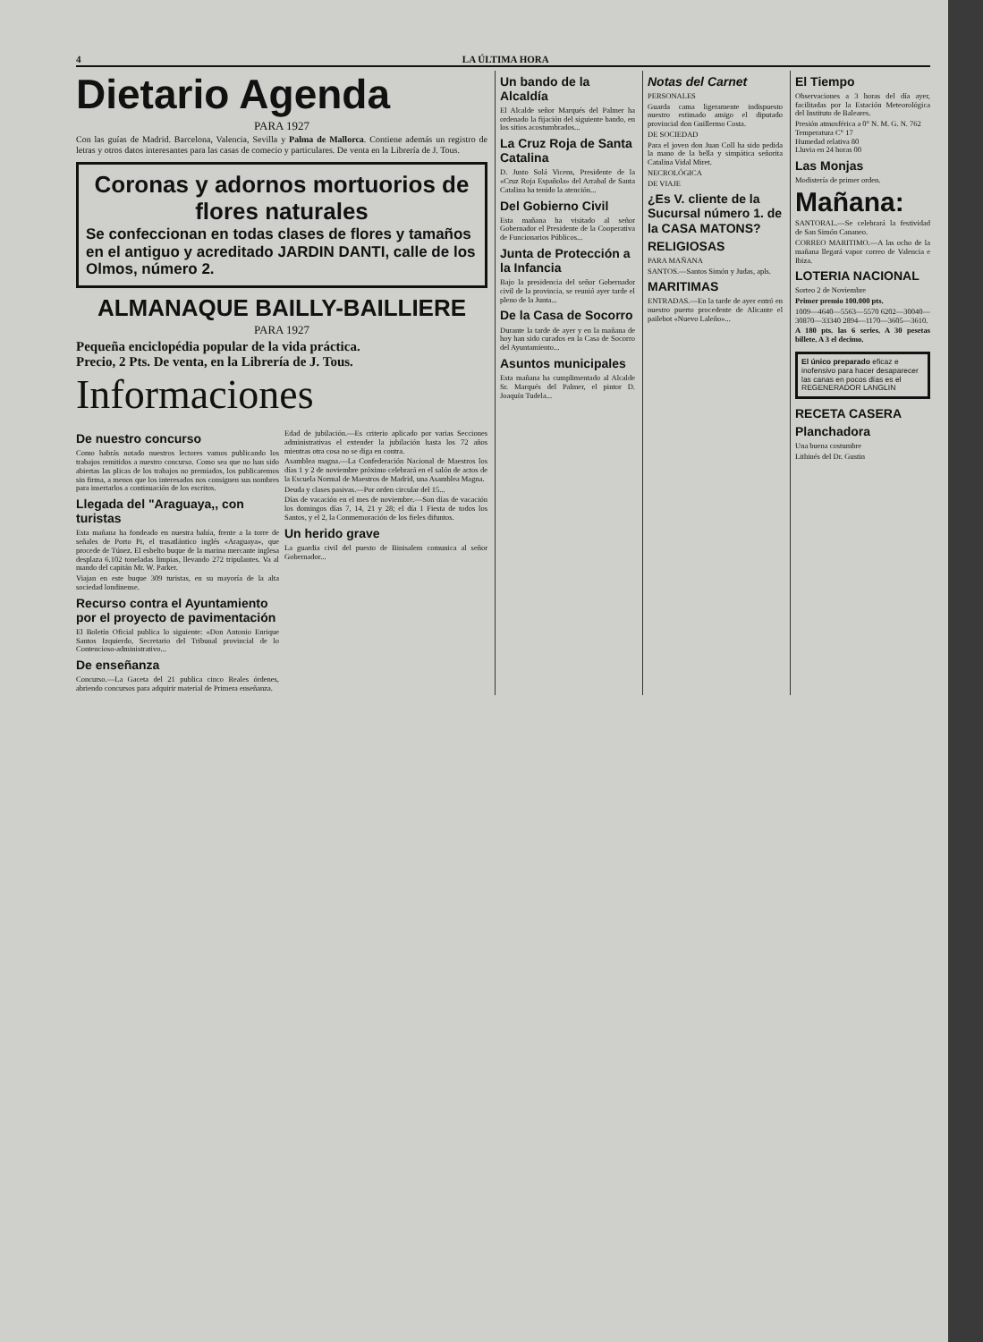4 LA ÚLTIMA HORA
Dietario Agenda
PARA 1927
Con las guías de Madrid. Barcelona, Valencia, Sevilla y Palma de Mallorca. Contiene además un registro de letras y otros datos interesantes para las casas de comecio y particulares. De venta en la Librería de J. Tous.
Coronas y adornos mortuorios de flores naturales
Se confeccionan en todas clases de flores y tamaños en el antiguo y acreditado JARDIN DANTI, calle de los Olmos, número 2.
ALMANAQUE BAILLY-BAILLIERE
PARA 1927
Pequeña enciclopédia popular de la vida práctica.
Precio, 2 Pts. De venta, en la Librería de J. Tous.
Informaciones
De nuestro concurso
Como habrás notado nuestros lectores vamos publicando los trabajos remitidos a nuestro concurso. Como sea que no han sido abiertas las plicas de los trabajos no premiados, los publicaremos sin firma, a menos que los interesados nos consignen sus nombres para insertarlos a continuación de los escritos.
Llegada del "Araguaya,, con turistas
Esta mañana ha fondeado en nuestra bahía, frente a la torre de señales de Porto Pi, el trasatlántico inglés «Araguaya», que procede de Túnez. El esbelto buque de la marina mercante inglesa desplaza 6.102 toneladas limpias, llevando 272 tripulantes. Va al mando del capitán Mr. W. Parker.
Viajan en este buque 309 turistas, en su mayoría de la alta sociedad londinense.
Recurso contra el Ayuntamiento por el proyecto de pavimentación
El Boletín Oficial publica lo siguiente: «Don Antonio Enrique Santos Izquierdo, Secretario del Tribunal provincial de lo Contencioso-administrativo...
De enseñanza
Concurso.—La Gaceta del 21 publica cinco Reales órdenes, abriendo concursos para adquirir material de Primera enseñanza.
Edad de jubilación.—Es criterio aplicado por varias Secciones administrativas el extender la jubilación hasta los 72 años mientras otra cosa no se diga en contra.
Asamblea magna.—La Confederación Nacional de Maestros los días 1 y 2 de noviembre próximo celebrará en el salón de actos de la Escuela Normal de Maestros de Madrid, una Asamblea Magna.
Deuda y clases pasivas.—Por orden circular del 15...
Días de vacación en el mes de noviembre.—Son días de vacación los domingos días 7, 14, 21 y 28; el día 1 Fiesta de todos los Santos, y el 2, la Conmemoración de los fieles difuntos.
Un herido grave
La guardia civil del puesto de Binisalem comunica al señor Gobernador...
Un bando de la Alcaldía
El Alcalde señor Marqués del Palmer ha ordenado la fijación del siguiente bando, en los sitios acostumbrados...
La Cruz Roja de Santa Catalina
D. Justo Solá Vicens, Presidente de la «Cruz Roja Española» del Arrabal de Santa Catalina ha tenido la atención...
Del Gobierno Civil
Esta mañana ha visitado al señor Gobernador el Presidente de la Cooperativa de Funcionarios Públicos...
Junta de Protección a la Infancia
Bajo la presidencia del señor Gobernador civil de la provincia, se reunió ayer tarde el pleno de la Junta...
De la Casa de Socorro
Durante la tarde de ayer y en la mañana de hoy han sido curados en la Casa de Socorro del Ayuntamiento...
Asuntos municipales
Esta mañana ha cumplimentado al Alcalde Sr. Marqués del Palmer, el pintor D. Joaquín Tudela...
Notas del Carnet
PERSONALES
Guarda cama ligeramente indispuesto nuestro estimado amigo el diputado provincial don Guillermo Costa.
DE SOCIEDAD
Para el joven don Juan Coll ha sido pedida la mano de la bella y simpática señorita Catalina Vidal Miret.
NECROLÓGICA
DE VIAJE
¿Es V. cliente de la Sucursal número 1. de la CASA MATONS?
RELIGIOSAS
PARA MAÑANA
SANTOS.—Santos Simón y Judas, apls.
MARITIMAS
ENTRADAS.—En la tarde de ayer entró en nuestro puerto procedente de Alicante el pailebot «Nuevo Laleño»...
El Tiempo
Observaciones a 3 horas del día ayer, facilitadas por la Estación Meteorológica del Instituto de Baleares.
Presión atmosférica a 0° N. M. G. N. 762
Temperatura C° 17
Humedad relativa 80
Lluvia en 24 horas 00
Las Monjas
Modistería de primer orden.
Mañana:
SANTORAL.—Se celebrará la festividad de San Simón Cananeo.
CORREO MARITIMO.—A las ocho de la mañana llegará vapor correo de Valencia e Ibiza.
LOTERIA NACIONAL
Sorteo 2 de Noviembre
Primer premio 100.000 pts.
1009—4640—5563—5570 6202—30040—30870—33340 2894—1170—3605—3610.
A 180 pts. las 6 series. A 30 pesetas billete. A 3 el decimo.
El único preparado eficaz e inofensivo para hacer desaparecer las canas en pocos días es el REGENERADOR LANGLIN
RECETA CASERA
Planchadora
Una buena costumbre
Lithinés del Dr. Gustin